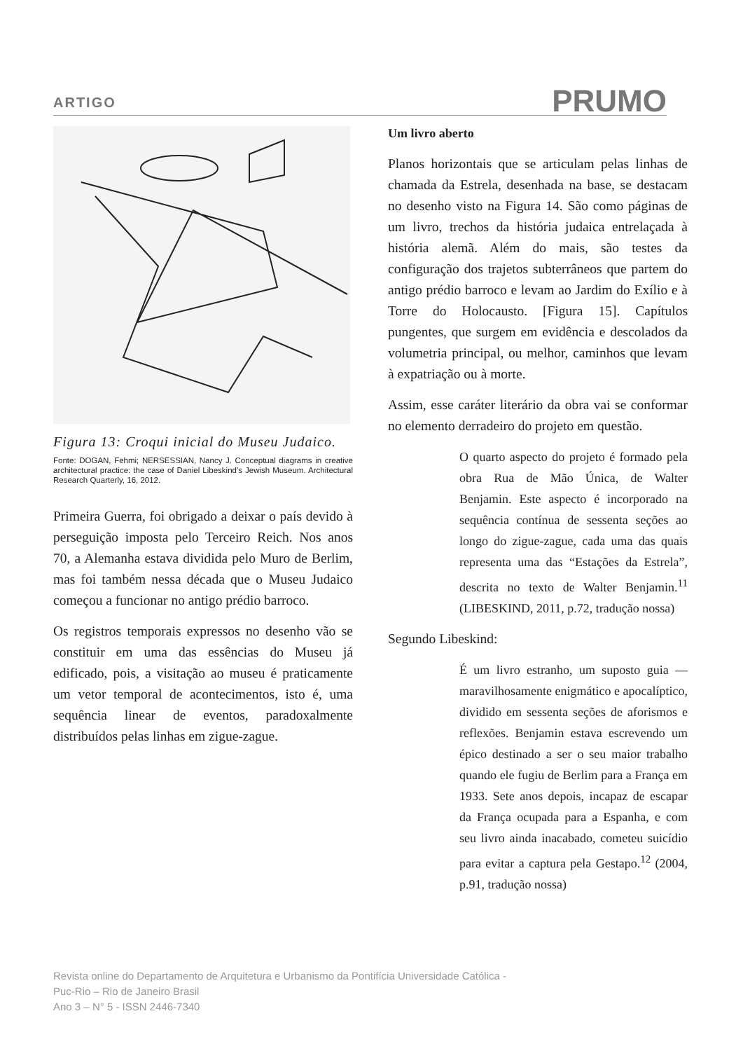ARTIGO PRUMO
Figura 13: Croqui inicial do Museu Judaico.
Fonte: DOGAN, Fehmi; NERSESSIAN, Nancy J. Conceptual diagrams in creative architectural practice: the case of Daniel Libeskind's Jewish Museum. Architectural Research Quarterly, 16, 2012.
Primeira Guerra, foi obrigado a deixar o país devido à perseguição imposta pelo Terceiro Reich. Nos anos 70, a Alemanha estava dividida pelo Muro de Berlim, mas foi também nessa década que o Museu Judaico começou a funcionar no antigo prédio barroco.
Os registros temporais expressos no desenho vão se constituir em uma das essências do Museu já edificado, pois, a visitação ao museu é praticamente um vetor temporal de acontecimentos, isto é, uma sequência linear de eventos, paradoxalmente distribuídos pelas linhas em zigue-zague.
Um livro aberto
Planos horizontais que se articulam pelas linhas de chamada da Estrela, desenhada na base, se destacam no desenho visto na Figura 14. São como páginas de um livro, trechos da história judaica entrelaçada à história alemã. Além do mais, são testes da configuração dos trajetos subterrâneos que partem do antigo prédio barroco e levam ao Jardim do Exílio e à Torre do Holocausto. [Figura 15]. Capítulos pungentes, que surgem em evidência e descolados da volumetria principal, ou melhor, caminhos que levam à expatriação ou à morte.
Assim, esse caráter literário da obra vai se conformar no elemento derradeiro do projeto em questão.
O quarto aspecto do projeto é formado pela obra Rua de Mão Única, de Walter Benjamin. Este aspecto é incorporado na sequência contínua de sessenta seções ao longo do zigue-zague, cada uma das quais representa uma das “Estações da Estrela”, descrita no texto de Walter Benjamin.<sup>11</sup> (LIBESKIND, 2011, p.72, tradução nossa)
Segundo Libeskind:
É um livro estranho, um suposto guia — maravilhosamente enigmático e apocalíptico, dividido em sessenta seções de aforismos e reflexões. Benjamin estava escrevendo um épico destinado a ser o seu maior trabalho quando ele fugiu de Berlim para a França em 1933. Sete anos depois, incapaz de escapar da França ocupada para a Espanha, e com seu livro ainda inacabado, cometeu suicídio para evitar a captura pela Gestapo.<sup>12</sup> (2004, p.91, tradução nossa)
Revista online do Departamento de Arquitetura e Urbanismo da Pontifícia Universidade Católica -
Puc-Rio – Rio de Janeiro Brasil
Ano 3 – N° 5 - ISSN 2446-7340